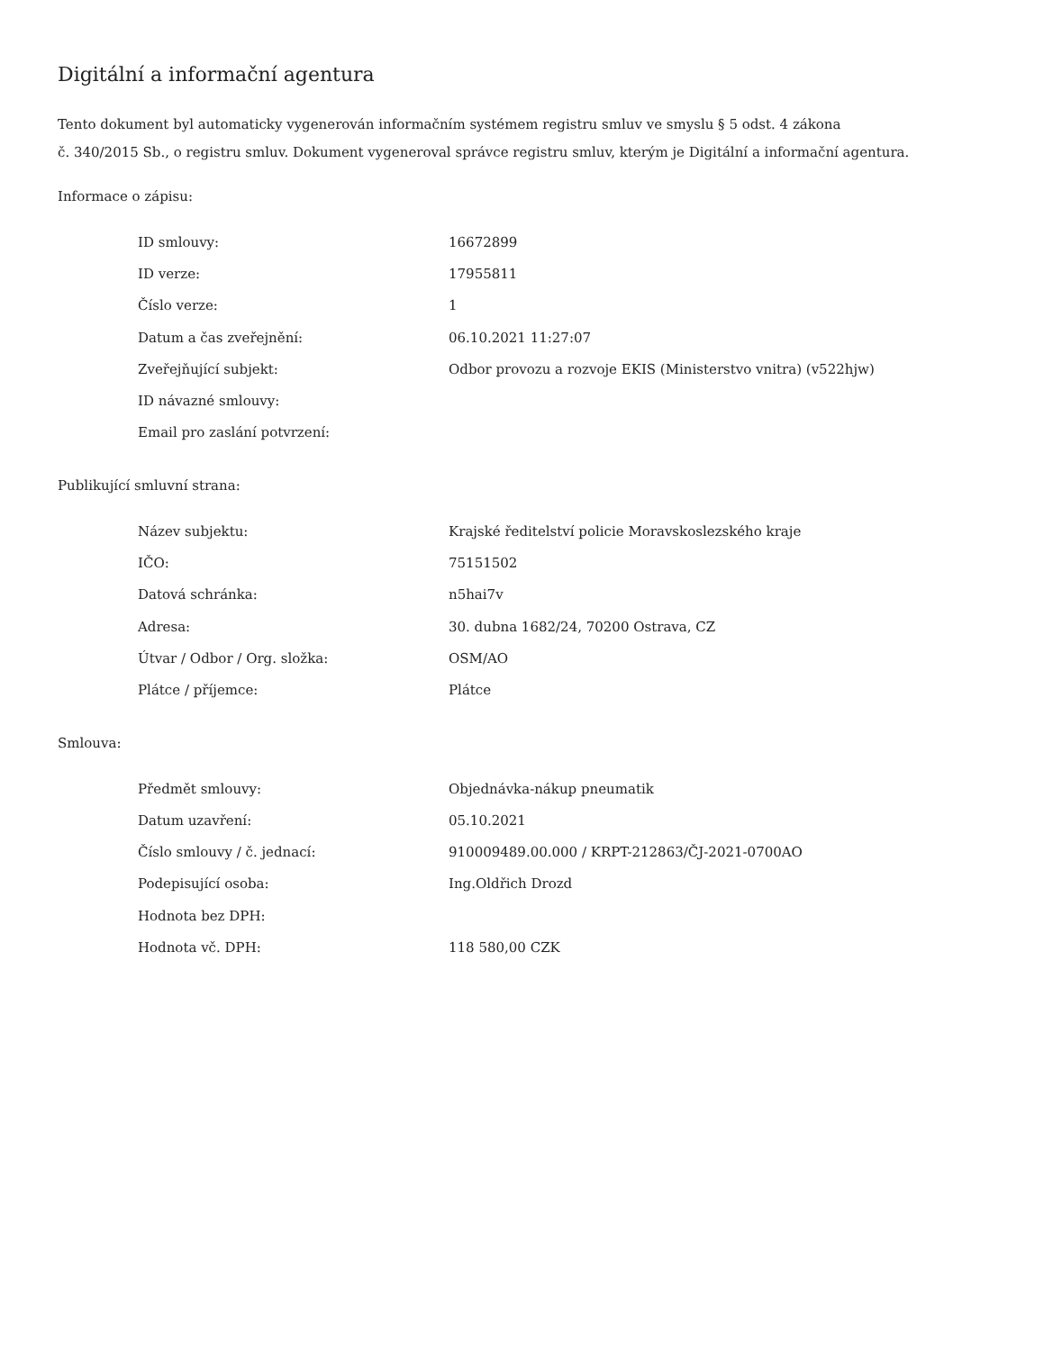Digitální a informační agentura
Tento dokument byl automaticky vygenerován informačním systémem registru smluv ve smyslu § 5 odst. 4 zákona
č. 340/2015 Sb., o registru smluv. Dokument vygeneroval správce registru smluv, kterým je Digitální a informační agentura.
Informace o zápisu:
| ID smlouvy: | 16672899 |
| ID verze: | 17955811 |
| Číslo verze: | 1 |
| Datum a čas zveřejnění: | 06.10.2021 11:27:07 |
| Zveřejňující subjekt: | Odbor provozu a rozvoje EKIS (Ministerstvo vnitra) (v522hjw) |
| ID návazné smlouvy: | |
| Email pro zaslání potvrzení: | |
Publikující smluvní strana:
| Název subjektu: | Krajské ředitelství policie Moravskoslezského kraje |
| IČO: | 75151502 |
| Datová schránka: | n5hai7v |
| Adresa: | 30. dubna 1682/24, 70200 Ostrava, CZ |
| Útvar / Odbor / Org. složka: | OSM/AO |
| Plátce / příjemce: | Plátce |
Smlouva:
| Předmět smlouvy: | Objednávka-nákup pneumatik |
| Datum uzavření: | 05.10.2021 |
| Číslo smlouvy / č. jednací: | 910009489.00.000 / KRPT-212863/ČJ-2021-0700AO |
| Podepisující osoba: | Ing.Oldřich Drozd |
| Hodnota bez DPH: | |
| Hodnota vč. DPH: | 118 580,00 CZK |